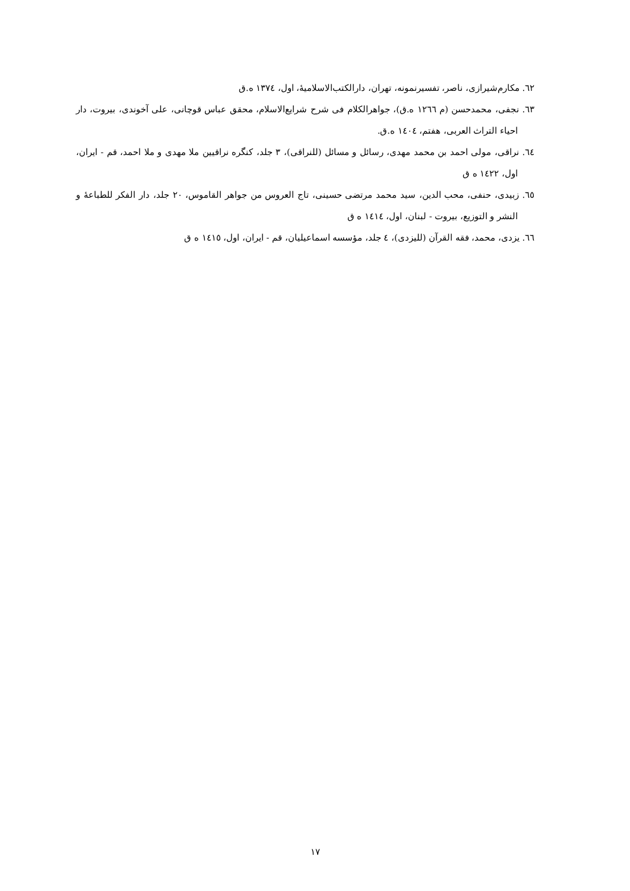٦٢. مکارم‌شیرازی، ناصر، تفسیرنمونه، تهران، دارالکتب‌الاسلامیهٔ، اول، ١٣٧٤ ه.ق
٦٣. نجفی، محمدحسن (م ١٢٦٦ ه.ق)، جواهرالکلام فی شرح شرایع‌الاسلام، محقق عباس قوچانی، علی آخوندی، بیروت، دار احیاء التراث العربی، هفتم، ١٤٠٤ ه.ق.
٦٤. نراقی، مولی احمد بن محمد مهدی، رسائل و مسائل (للنراقی)، ٣ جلد، کنگره نراقیین ملا مهدی و ملا احمد، قم - ایران، اول، ١٤٢٢ ه ق
٦٥. زبیدی، حنفی، محب الدین، سید محمد مرتضی حسینی، تاج العروس من جواهر القاموس، ٢٠ جلد، دار الفکر للطباعهٔ و النشر و التوزیع، بیروت - لبنان، اول، ١٤١٤ ه ق
٦٦. یزدی، محمد، فقه القرآن (للیزدی)، ٤ جلد، مؤسسه اسماعیلیان، قم - ایران، اول، ١٤١٥ ه ق
١٧